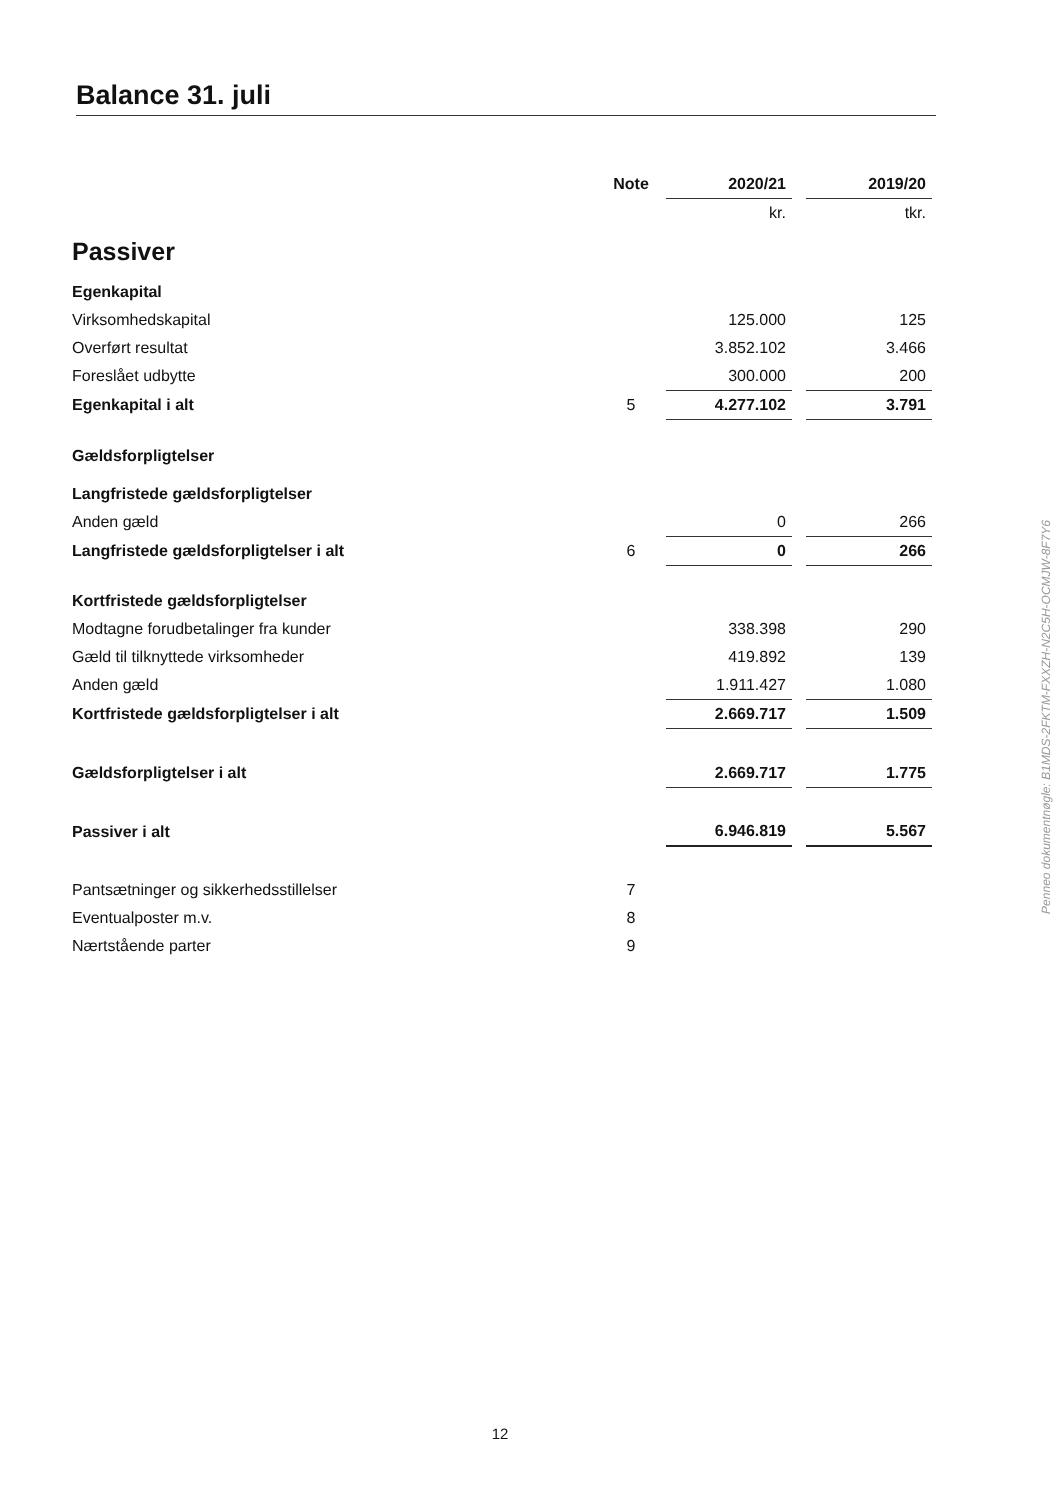Balance 31. juli
| | Note | 2020/21 | | 2019/20 |
| | | kr. | | tkr. |
Passiver
| Egenkapital | | | | |
| Virksomhedskapital | | 125.000 | | 125 |
| Overført resultat | | 3.852.102 | | 3.466 |
| Foreslået udbytte | | 300.000 | | 200 |
| Egenkapital i alt | 5 | 4.277.102 | | 3.791 |
| Gældsforpligtelser | | | | |
| Langfristede gældsforpligtelser | | | | |
| Anden gæld | | 0 | | 266 |
| Langfristede gældsforpligtelser i alt | 6 | 0 | | 266 |
| Kortfristede gældsforpligtelser | | | | |
| Modtagne forudbetalinger fra kunder | | 338.398 | | 290 |
| Gæld til tilknyttede virksomheder | | 419.892 | | 139 |
| Anden gæld | | 1.911.427 | | 1.080 |
| Kortfristede gældsforpligtelser i alt | | 2.669.717 | | 1.509 |
| Gældsforpligtelser i alt | | 2.669.717 | | 1.775 |
| Passiver i alt | | 6.946.819 | | 5.567 |
| Pantsætninger og sikkerhedsstillelser | 7 | | | |
| Eventualposter m.v. | 8 | | | |
| Nærtstående parter | 9 | | | |
12
Penneo dokumentnøgle: B1MDS-2FKTM-FXXZH-N2C5H-OCMJW-8F7Y6